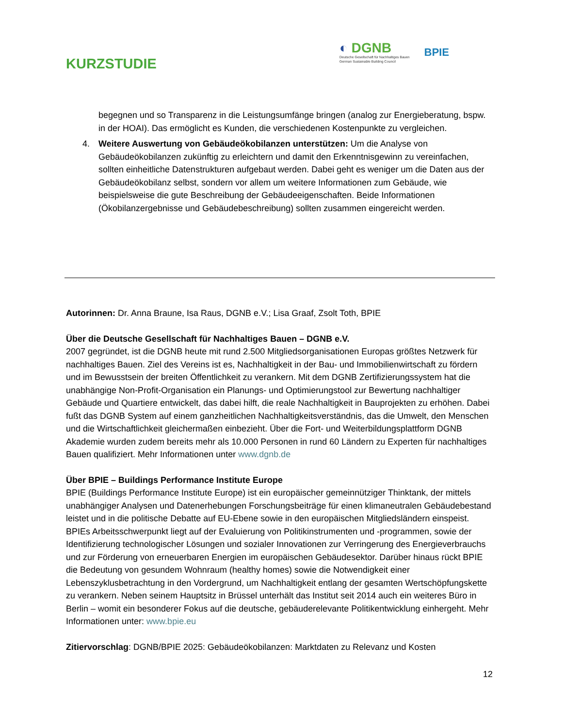KURZSTUDIE
◐ DGNB
Deutsche Gesellschaft für Nachhaltiges Bauen
German Sustainable Building Council
BPIE
begegnen und so Transparenz in die Leistungsumfänge bringen (analog zur Energieberatung, bspw. in der HOAI). Das ermöglicht es Kunden, die verschiedenen Kostenpunkte zu vergleichen.
4. Weitere Auswertung von Gebäudeökobilanzen unterstützen: Um die Analyse von Gebäudeökobilanzen zukünftig zu erleichtern und damit den Erkenntnisgewinn zu vereinfachen, sollten einheitliche Datenstrukturen aufgebaut werden. Dabei geht es weniger um die Daten aus der Gebäudeökobilanz selbst, sondern vor allem um weitere Informationen zum Gebäude, wie beispielsweise die gute Beschreibung der Gebäudeeigenschaften. Beide Informationen (Ökobilanzergebnisse und Gebäudebeschreibung) sollten zusammen eingereicht werden.
Autorinnen: Dr. Anna Braune, Isa Raus, DGNB e.V.; Lisa Graaf, Zsolt Toth, BPIE
Über die Deutsche Gesellschaft für Nachhaltiges Bauen – DGNB e.V.
2007 gegründet, ist die DGNB heute mit rund 2.500 Mitgliedsorganisationen Europas größtes Netzwerk für nachhaltiges Bauen. Ziel des Vereins ist es, Nachhaltigkeit in der Bau- und Immobilienwirtschaft zu fördern und im Bewusstsein der breiten Öffentlichkeit zu verankern. Mit dem DGNB Zertifizierungssystem hat die unabhängige Non-Profit-Organisation ein Planungs- und Optimierungstool zur Bewertung nachhaltiger Gebäude und Quartiere entwickelt, das dabei hilft, die reale Nachhaltigkeit in Bauprojekten zu erhöhen. Dabei fußt das DGNB System auf einem ganzheitlichen Nachhaltigkeitsverständnis, das die Umwelt, den Menschen und die Wirtschaftlichkeit gleichermaßen einbezieht. Über die Fort- und Weiterbildungsplattform DGNB Akademie wurden zudem bereits mehr als 10.000 Personen in rund 60 Ländern zu Experten für nachhaltiges Bauen qualifiziert. Mehr Informationen unter www.dgnb.de
Über BPIE – Buildings Performance Institute Europe
BPIE (Buildings Performance Institute Europe) ist ein europäischer gemeinnütziger Thinktank, der mittels unabhängiger Analysen und Datenerhebungen Forschungsbeiträge für einen klimaneutralen Gebäudebestand leistet und in die politische Debatte auf EU-Ebene sowie in den europäischen Mitgliedsländern einspeist. BPIEs Arbeitsschwerpunkt liegt auf der Evaluierung von Politikinstrumenten und -programmen, sowie der Identifizierung technologischer Lösungen und sozialer Innovationen zur Verringerung des Energieverbrauchs und zur Förderung von erneuerbaren Energien im europäischen Gebäudesektor. Darüber hinaus rückt BPIE die Bedeutung von gesundem Wohnraum (healthy homes) sowie die Notwendigkeit einer Lebenszyklusbetrachtung in den Vordergrund, um Nachhaltigkeit entlang der gesamten Wertschöpfungskette zu verankern. Neben seinem Hauptsitz in Brüssel unterhält das Institut seit 2014 auch ein weiteres Büro in Berlin – womit ein besonderer Fokus auf die deutsche, gebäuderelevante Politikentwicklung einhergeht. Mehr Informationen unter: www.bpie.eu
Zitiervorschlag: DGNB/BPIE 2025: Gebäudeökobilanzen: Marktdaten zu Relevanz und Kosten
12